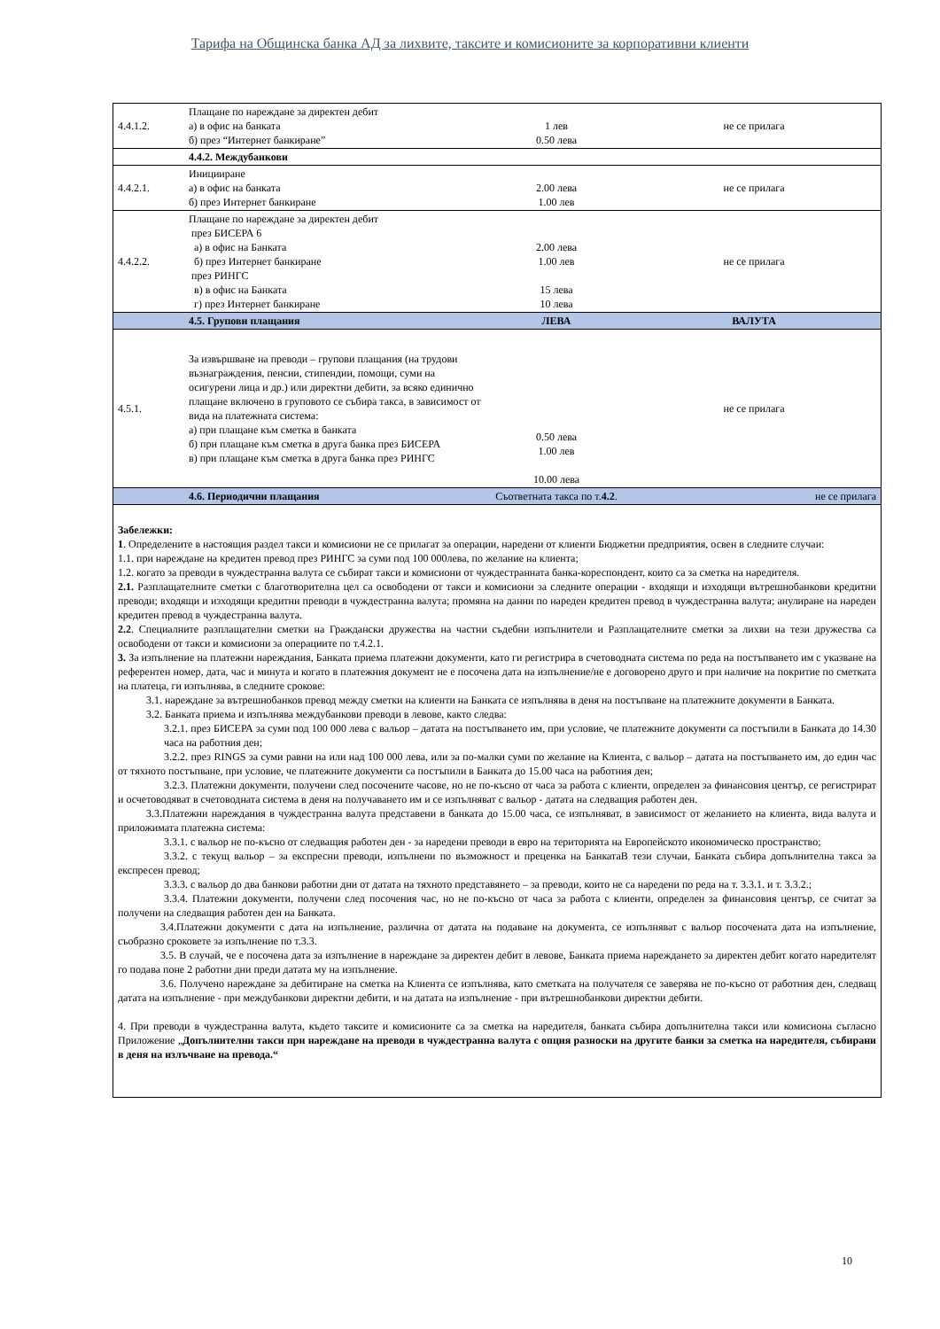Тарифа на Общинска банка АД за лихвите, таксите и комисионите за корпоративни клиенти
| 4.4.1.2. | Плащане по нареждане за директен дебит а) в офис на банката б) през “Интернет банкиране” | 1 лев 0.50 лева | не се прилага |
| | 4.4.2. Междубанкови | | |
| 4.4.2.1. | Иницииране а) в офис на банката б) през Интернет банкиране | 2.00 лева 1.00 лев | не се прилага |
| 4.4.2.2. | Плащане по нареждане за директен дебит през БИСЕРА 6 а) в офис на Банката б) през Интернет банкиране през РИНГС в) в офис на Банката г) през Интернет банкиране | 2.00 лева 1.00 лев 15 лева 10 лева | не се прилага |
| | 4.5. Групови плащания | ЛЕВА | ВАЛУТА |
| 4.5.1. | За извършване на преводи – групови плащания (на трудови възнаграждения, пенсии, стипендии, помощи, суми на осигурени лица и др.) или директни дебити, за всяко единично плащане включено в груповото се събира такса, в зависимост от вида на платежната система: а) при плащане към сметка в банката б) при плащане към сметка в друга банка през БИСЕРА в) при плащане към сметка в друга банка през РИНГС | 0.50 лева 1.00 лев 10.00 лева | не се прилага |
| | 4.6. Периодични плащания | Съответната такса по т. 4.2 . | не се прилага |
| Забележки: 1 . Определените в настоящия раздел такси и комисиони не се прилагат за операции, наредени от клиенти Бюджетни предприятия, освен в следните случаи: 1.1. при нареждане на кредитен превод през РИНГС за суми под 100 000лева, по желание на клиента; 1.2. когато за преводи в чуждестранна валута се събират такси и комисиони от чуждестранната банка-кореспондент, които са за сметка на наредителя. 2.1. Разплащателните сметки с благотворителна цел са освободени от такси и комисиони за следните операции - входящи и изходящи вътрешнобанкови кредитни преводи; входящи и изходящи кредитни преводи в чуждестранна валута; промяна на данни по нареден кредитен превод в чуждестранна валута; анулиране на нареден кредитен превод в чуждестранна валута. 2.2 . Специалните разплащателни сметки на Граждански дружества на частни съдебни изпълнители и Разплащателните сметки за лихви на тези дружества са освободени от такси и комисиони за операциите по т.4.2.1. 3. За изпълнение на платежни нареждания, Банката приема платежни документи, като ги регистрира в счетоводната система по реда на постъпването им с указване на референтен номер, дата, час и минута и когато в платежния документ не е посочена дата на изпълнение/не е договорено друго и при наличие на покритие по сметката на платеца, ги изпълнява, в следните срокове: 3.1. нареждане за вътрешнобанков превод между сметки на клиенти на Банката се изпълнява в деня на постъпване на платежните документи в Банката. 3.2. Банката приема и изпълнява междубанкови преводи в левове, както следва: 3.2.1. през БИСЕРА за суми под 100 000 лева с вальор – датата на постъпването им, при условие, че платежните документи са постъпили в Банката до 14.30 часа на работния ден; 3.2.2. през RINGS за суми равни на или над 100 000 лева, или за по-малки суми по желание на Клиента, с вальор – датата на постъпването им, до един час от тяхното постъпване, при условие, че платежните документи са постъпили в Банката до 15.00 часа на работния ден; 3.2.3. Платежни документи, получени след посочените часове, но не по-късно от часа за работа с клиенти, определен за финансовия център, се регистрират и осчетоводяват в счетоводната система в деня на получаването им и се изпълняват с вальор - датата на следващия работен ден. 3.3.Платежни нареждания в чуждестранна валута представени в банката до 15.00 часа, се изпълняват, в зависимост от желанието на клиента, вида валута и приложимата платежна система: 3.3.1. с вальор не по-късно от следващия работен ден - за наредени преводи в евро на територията на Европейското икономическо пространство; 3.3.2. с текущ вальор – за експресни преводи, изпълнени по възможност и преценка на БанкатаВ тези случаи, Банката събира допълнителна такса за експресен превод; 3.3.3. с вальор до два банкови работни дни от датата на тяхното представянето – за преводи, които не са наредени по реда на т. 3.3.1. и т. 3.3.2.; 3.3.4. Платежни документи, получени след посочения час, но не по-късно от часа за работа с клиенти, определен за финансовия център, се считат за получени на следващия работен ден на Банката. 3.4.Платежни документи с дата на изпълнение, различна от датата на подаване на документа, се изпълняват с вальор посочената дата на изпълнение, съобразно сроковете за изпълнение по т.3.3. 3.5. В случай, че е посочена дата за изпълнение в нареждане за директен дебит в левове, Банката приема нареждането за директен дебит когато наредителят го подава поне 2 работни дни преди датата му на изпълнение. 3.6. Получено нареждане за дебитиране на сметка на Клиента се изпълнява, като сметката на получателя се заверява не по-късно от работния ден, следващ датата на изпълнение - при междубанкови директни дебити, и на датата на изпълнение - при вътрешнобанкови директни дебити. 4. При преводи в чуждестранна валута, където таксите и комисионите са за сметка на наредителя, банката събира допълнителна такси или комисиона съгласно Приложение „ Допълнителни такси при нареждане на преводи в чуждестранна валута с опция разноски на другите банки за сметка на наредителя, събирани в деня на излъчване на превода.“ | | | |
10